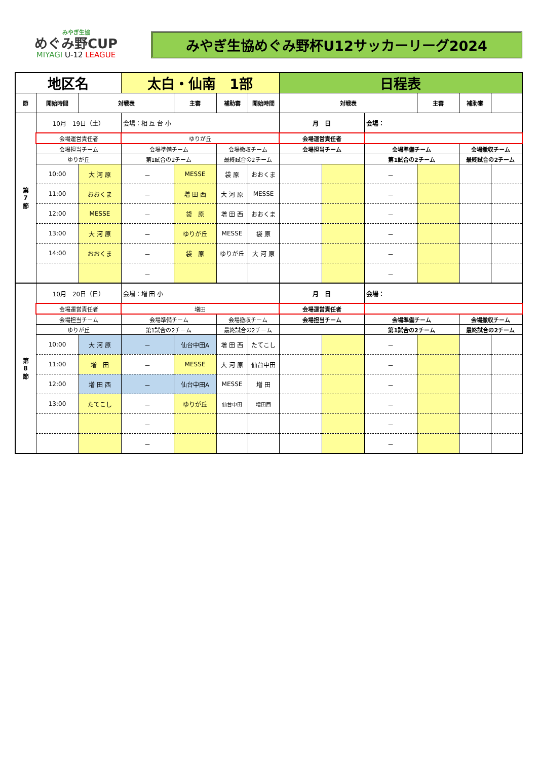みやぎ生協
めぐみ野CUP
MIYAGI U-12 LEAGUE
みやぎ生協めぐみ野杯U12サッカーリーグ2024
| 地区名 | | | 太白・仙南 1部 | | | | 日程表 | | | | | |
| 節 | 開始時間 | 対戦表 | | 主審 | 補助審 | 開始時間 | 対戦表 | | | 主審 | 補助審 | |
| 第 7 節 | 10月 19日（土） | | 会場：相 互 台 小 | | | | 月 日 | | 会場： | | | |
| | 会場運営責任者 | | ゆりが丘 | | | | 会場運営責任者 | | | | | |
| | 会場担当チーム | | 会場準備チーム | | 会場撤収チーム | | 会場担当チーム | | 会場準備チーム | | 会場撤収チーム | |
| | ゆりが丘 | | 第1試合の2チーム | | 最終試合の2チーム | | | | 第1試合の2チーム | | 最終試合の2チーム | |
| | 10:00 | 大 河 原 | － | MESSE | 袋 原 | おおくま | | | － | | | |
| | 11:00 | おおくま | － | 増 田 西 | 大 河 原 | MESSE | | | － | | | |
| | 12:00 | MESSE | － | 袋 原 | 増 田 西 | おおくま | | | － | | | |
| | 13:00 | 大 河 原 | － | ゆりが丘 | MESSE | 袋 原 | | | － | | | |
| | 14:00 | おおくま | － | 袋 原 | ゆりが丘 | 大 河 原 | | | － | | | |
| | | | － | | | | | | － | | | |
| 第 8 節 | 10月 20日（日） | | 会場：増 田 小 | | | | 月 日 | | 会場： | | | |
| | 会場運営責任者 | | 増田 | | | | 会場運営責任者 | | | | | |
| | 会場担当チーム | | 会場準備チーム | | 会場撤収チーム | | 会場担当チーム | | 会場準備チーム | | 会場撤収チーム | |
| | ゆりが丘 | | 第1試合の2チーム | | 最終試合の2チーム | | | | 第1試合の2チーム | | 最終試合の2チーム | |
| | 10:00 | 大 河 原 | － | 仙台中田A | 増 田 西 | たてこし | | | － | | | |
| | 11:00 | 増 田 | － | MESSE | 大 河 原 | 仙台中田 | | | － | | | |
| | 12:00 | 増 田 西 | － | 仙台中田A | MESSE | 増 田 | | | － | | | |
| | 13:00 | たてこし | － | ゆりが丘 | 仙台中田 | 増田西 | | | － | | | |
| | | | － | | | | | | － | | | |
| | | | － | | | | | | － | | | |